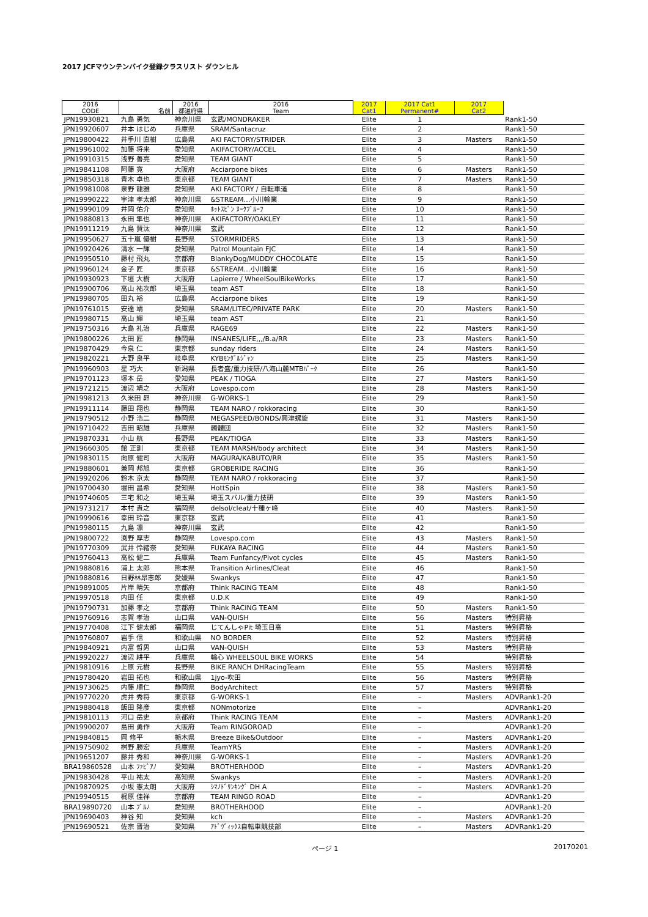2017 JCFマウンテンバイク登録クラスリスト ダウンヒル
| 2016 CODE | 名前 | 2016 都道府県 | 2016 Team | 2017 Cat1 | 2017 Cat1 Permanent# | 2017 Cat2 | |
| --- | --- | --- | --- | --- | --- | --- | --- |
| JPN19930821 | 九島 勇気 | 神奈川県 | 玄武/MONDRAKER | Elite | 1 | | Rank1-50 |
| JPN19920607 | 井本 はじめ | 兵庫県 | SRAM/Santacruz | Elite | 2 | | Rank1-50 |
| JPN19800422 | 井手川 直樹 | 広島県 | AKI FACTORY/STRIDER | Elite | 3 | Masters | Rank1-50 |
| JPN19961002 | 加藤 将来 | 愛知県 | AKIFACTORY/ACCEL | Elite | 4 | | Rank1-50 |
| JPN19910315 | 浅野 善亮 | 愛知県 | TEAM GIANT | Elite | 5 | | Rank1-50 |
| JPN19841108 | 阿藤 寛 | 大阪府 | Acciarpone bikes | Elite | 6 | Masters | Rank1-50 |
| JPN19850318 | 青木 卓也 | 東京都 | TEAM GIANT | Elite | 7 | Masters | Rank1-50 |
| JPN19981008 | 泉野 龍雅 | 愛知県 | AKI FACTORY / 自転車道 | Elite | 8 | | Rank1-50 |
| JPN19990222 | 宇津 孝太郎 | 神奈川県 | &STREAM…小川輪業 | Elite | 9 | | Rank1-50 |
| JPN19990109 | 井岡 佑介 | 愛知県 | ﾎｯﾄｽﾋﾟﾝ ﾇｰｸﾌﾞﾙｰﾌ | Elite | 10 | | Rank1-50 |
| JPN19880813 | 永田 隼也 | 神奈川県 | AKIFACTORY/OAKLEY | Elite | 11 | | Rank1-50 |
| JPN19911219 | 九島 賛汰 | 神奈川県 | 玄武 | Elite | 12 | | Rank1-50 |
| JPN19950627 | 五十嵐 優樹 | 長野県 | STORMRIDERS | Elite | 13 | | Rank1-50 |
| JPN19920426 | 清水 一輝 | 愛知県 | Patrol Mountain FJC | Elite | 14 | | Rank1-50 |
| JPN19950510 | 藤村 飛丸 | 京都府 | BlankyDog/MUDDY CHOCOLATE | Elite | 15 | | Rank1-50 |
| JPN19960124 | 金子 匠 | 東京都 | &STREAM…小川輪業 | Elite | 16 | | Rank1-50 |
| JPN19930923 | 下垣 大樹 | 大阪府 | Lapierre / WheelSoulBikeWorks | Elite | 17 | | Rank1-50 |
| JPN19900706 | 高山 祐次郎 | 埼玉県 | team AST | Elite | 18 | | Rank1-50 |
| JPN19980705 | 田丸 裕 | 広島県 | Acciarpone bikes | Elite | 19 | | Rank1-50 |
| JPN19761015 | 安達 靖 | 愛知県 | SRAM/LITEC/PRIVATE PARK | Elite | 20 | Masters | Rank1-50 |
| JPN19980715 | 高山 輝 | 埼玉県 | team AST | Elite | 21 | | Rank1-50 |
| JPN19750316 | 大島 礼治 | 兵庫県 | RAGE69 | Elite | 22 | Masters | Rank1-50 |
| JPN19800226 | 太田 匠 | 静岡県 | INSANES/LIFE,,,/B.a/RR | Elite | 23 | Masters | Rank1-50 |
| JPN19870429 | 今泉 仁 | 東京都 | sunday riders | Elite | 24 | Masters | Rank1-50 |
| JPN19820221 | 大野 良平 | 岐阜県 | KYBﾓﾝﾀﾞﾙｼﾞｬﾝ | Elite | 25 | Masters | Rank1-50 |
| JPN19960903 | 星 巧大 | 新潟県 | 長者盛/重力技研/八海山麓MTBﾊﾟｰｸ | Elite | 26 | | Rank1-50 |
| JPN19701123 | 塚本 岳 | 愛知県 | PEAK / TIOGA | Elite | 27 | Masters | Rank1-50 |
| JPN19721215 | 渡辺 靖之 | 大阪府 | Lovespo.com | Elite | 28 | Masters | Rank1-50 |
| JPN19981213 | 久米田 昴 | 神奈川県 | G-WORKS-1 | Elite | 29 | | Rank1-50 |
| JPN19911114 | 藤田 翔也 | 静岡県 | TEAM NARO / rokkoracing | Elite | 30 | | Rank1-50 |
| JPN19790512 | 小野 浩二 | 静岡県 | MEGASPEED/BONDS/興津螺旋 | Elite | 31 | Masters | Rank1-50 |
| JPN19710422 | 吉田 昭雄 | 兵庫県 | 髑髏団 | Elite | 32 | Masters | Rank1-50 |
| JPN19870331 | 小山 航 | 長野県 | PEAK/TIOGA | Elite | 33 | Masters | Rank1-50 |
| JPN19660305 | 館 正訓 | 東京都 | TEAM MARSH/body architect | Elite | 34 | Masters | Rank1-50 |
| JPN19830115 | 向原 健司 | 大阪府 | MAGURA/KABUTO/RR | Elite | 35 | Masters | Rank1-50 |
| JPN19880601 | 兼岡 邦旭 | 東京都 | GROBERIDE RACING | Elite | 36 | | Rank1-50 |
| JPN19920206 | 鈴木 京太 | 静岡県 | TEAM NARO / rokkoracing | Elite | 37 | | Rank1-50 |
| JPN19700430 | 堀田 昌希 | 愛知県 | HottSpin | Elite | 38 | Masters | Rank1-50 |
| JPN19740605 | 三宅 和之 | 埼玉県 | 埼玉スバル/重力技研 | Elite | 39 | Masters | Rank1-50 |
| JPN19731217 | 本村 貴之 | 福岡県 | delsol/cleat/十種ヶ峰 | Elite | 40 | Masters | Rank1-50 |
| JPN19990616 | 幸田 玲音 | 東京都 | 玄武 | Elite | 41 | | Rank1-50 |
| JPN19980115 | 九島 凛 | 神奈川県 | 玄武 | Elite | 42 | | Rank1-50 |
| JPN19800722 | 渕野 厚志 | 静岡県 | Lovespo.com | Elite | 43 | Masters | Rank1-50 |
| JPN19770309 | 武井 怜緒奈 | 愛知県 | FUKAYA RACING | Elite | 44 | Masters | Rank1-50 |
| JPN19760413 | 高松 健二 | 兵庫県 | Team Funfancy/Pivot cycles | Elite | 45 | Masters | Rank1-50 |
| JPN19880816 | 浦上 太郎 | 熊本県 | Transition Airlines/Cleat | Elite | 46 | | Rank1-50 |
| JPN19880816 | 日野林昂志郎 | 愛媛県 | Swankys | Elite | 47 | | Rank1-50 |
| JPN19891005 | 片岸 晴矢 | 京都府 | Think RACING TEAM | Elite | 48 | | Rank1-50 |
| JPN19970518 | 内田 任 | 東京都 | U.D.K | Elite | 49 | | Rank1-50 |
| JPN19790731 | 加藤 孝之 | 京都府 | Think RACING TEAM | Elite | 50 | Masters | Rank1-50 |
| JPN19760916 | 志賀 孝治 | 山口県 | VAN-QUISH | Elite | 56 | Masters | 特別昇格 |
| JPN19770408 | 江下 健太郎 | 福岡県 | じてんしゃPit 埼玉日高 | Elite | 51 | Masters | 特別昇格 |
| JPN19760807 | 岩手 信 | 和歌山県 | NO BORDER | Elite | 52 | Masters | 特別昇格 |
| JPN19840921 | 内富 哲男 | 山口県 | VAN-QUISH | Elite | 53 | Masters | 特別昇格 |
| JPN19920227 | 渡辺 耕平 | 兵庫県 | 輪心 WHEELSOUL BIKE WORKS | Elite | 54 | | 特別昇格 |
| JPN19810916 | 上原 元樹 | 長野県 | BIKE RANCH DHRacingTeam | Elite | 55 | Masters | 特別昇格 |
| JPN19780420 | 岩田 拓也 | 和歌山県 | 1jyo-吹田 | Elite | 56 | Masters | 特別昇格 |
| JPN19730625 | 内藤 順仁 | 静岡県 | BodyArchitect | Elite | 57 | Masters | 特別昇格 |
| JPN19770220 | 虎井 秀将 | 東京都 | G-WORKS-1 | Elite | – | Masters | ADVRank1-20 |
| JPN19880418 | 飯田 隆彦 | 東京都 | NONmotorize | Elite | – | | ADVRank1-20 |
| JPN19810113 | 河口 岳史 | 京都府 | Think RACING TEAM | Elite | – | Masters | ADVRank1-20 |
| JPN19900207 | 島田 勇作 | 大阪府 | Team RINGOROAD | Elite | – | | ADVRank1-20 |
| JPN19840815 | 岡 修平 | 栃木県 | Breeze Bike&Outdoor | Elite | – | Masters | ADVRank1-20 |
| JPN19750902 | 桝野 勝宏 | 兵庫県 | TeamYRS | Elite | – | Masters | ADVRank1-20 |
| JPN19651207 | 藤井 秀和 | 神奈川県 | G-WORKS-1 | Elite | – | Masters | ADVRank1-20 |
| BRA19860528 | 山本 ﾌｧﾋﾞｱﾉ | 愛知県 | BROTHERHOOD | Elite | – | Masters | ADVRank1-20 |
| JPN19830428 | 平山 祐太 | 高知県 | Swankys | Elite | – | Masters | ADVRank1-20 |
| JPN19870925 | 小坂 憲太朗 | 大阪府 | ｼﾏﾉﾄﾞﾘﾝｷﾝｸﾞ DH A | Elite | – | Masters | ADVRank1-20 |
| JPN19940515 | 梶原 佳祥 | 京都府 | TEAM RINGO ROAD | Elite | – | | ADVRank1-20 |
| BRA19890720 | 山本 ﾌﾞﾙﾉ | 愛知県 | BROTHERHOOD | Elite | – | | ADVRank1-20 |
| JPN19690403 | 神谷 知 | 愛知県 | kch | Elite | – | Masters | ADVRank1-20 |
| JPN19690521 | 佐宗 晋治 | 愛知県 | ｱﾄﾞｳﾞｨｯｸｽ自転車競技部 | Elite | – | Masters | ADVRank1-20 |
ページ 1 20170201